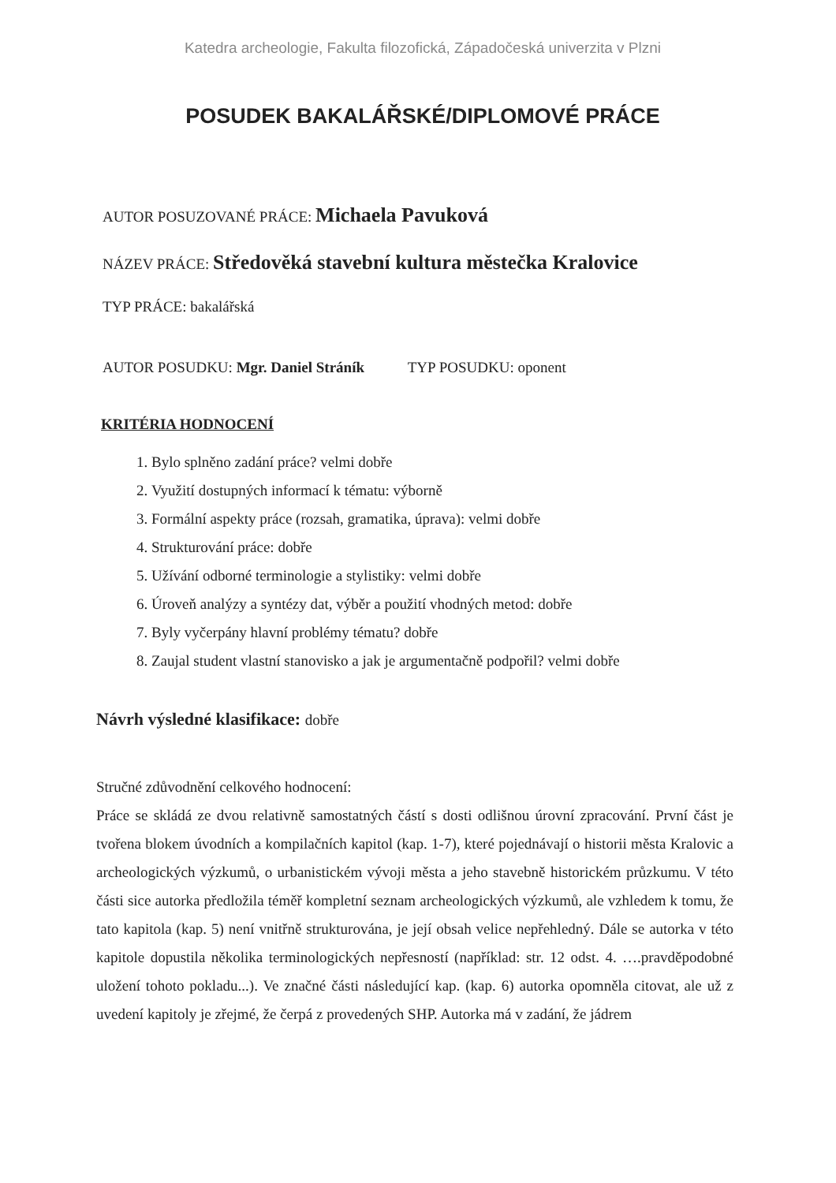Katedra archeologie, Fakulta filozofická, Západočeská univerzita v Plzni
POSUDEK BAKALÁŘSKÉ/DIPLOMOVÉ PRÁCE
AUTOR POSUZOVANÉ PRÁCE: Michaela Pavuková
NÁZEV PRÁCE: Středověká stavební kultura městečka Kralovice
TYP PRÁCE: bakalářská
AUTOR POSUDKU: Mgr. Daniel Stráník TYP POSUDKU: oponent
KRITÉRIA HODNOCENÍ
1. Bylo splněno zadání práce? velmi dobře
2. Využití dostupných informací k tématu: výborně
3. Formální aspekty práce (rozsah, gramatika, úprava): velmi dobře
4. Strukturování práce: dobře
5. Užívání odborné terminologie a stylistiky: velmi dobře
6. Úroveň analýzy a syntézy dat, výběr a použití vhodných metod: dobře
7. Byly vyčerpány hlavní problémy tématu? dobře
8. Zaujal student vlastní stanovisko a jak je argumentačně podpořil? velmi dobře
Návrh výsledné klasifikace: dobře
Stručné zdůvodnění celkového hodnocení:
Práce se skládá ze dvou relativně samostatných částí s dosti odlišnou úrovní zpracování. První část je tvořena blokem úvodních a kompilačních kapitol (kap. 1-7), které pojednávají o historii města Kralovic a archeologických výzkumů, o urbanistickém vývoji města a jeho stavebně historickém průzkumu. V této části sice autorka předložila téměř kompletní seznam archeologických výzkumů, ale vzhledem k tomu, že tato kapitola (kap. 5) není vnitřně strukturována, je její obsah velice nepřehledný. Dále se autorka v této kapitole dopustila několika terminologických nepřesností (například: str. 12 odst. 4. ….pravděpodobné uložení tohoto pokladu...). Ve značné části následující kap. (kap. 6) autorka opomněla citovat, ale už z uvedení kapitoly je zřejmé, že čerpá z provedených SHP. Autorka má v zadání, že jádrem